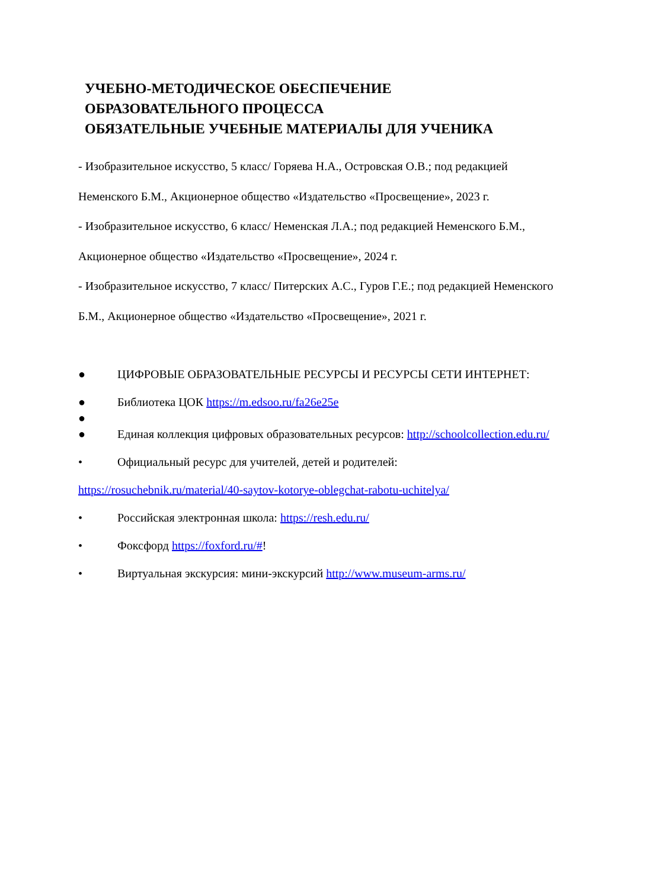УЧЕБНО-МЕТОДИЧЕСКОЕ ОБЕСПЕЧЕНИЕ
ОБРАЗОВАТЕЛЬНОГО ПРОЦЕССА
ОБЯЗАТЕЛЬНЫЕ УЧЕБНЫЕ МАТЕРИАЛЫ ДЛЯ УЧЕНИКА
- Изобразительное искусство, 5 класс/ Горяева Н.А., Островская О.В.; под редакцией Неменского Б.М., Акционерное общество «Издательство «Просвещение», 2023 г.
- Изобразительное искусство, 6 класс/ Неменская Л.А.; под редакцией Неменского Б.М., Акционерное общество «Издательство «Просвещение», 2024 г.
- Изобразительное искусство, 7 класс/ Питерских А.С., Гуров Г.Е.; под редакцией Неменского Б.М., Акционерное общество «Издательство «Просвещение», 2021 г.
● ЦИФРОВЫЕ ОБРАЗОВАТЕЛЬНЫЕ РЕСУРСЫ И РЕСУРСЫ СЕТИ ИНТЕРНЕТ:
● Библиотека ЦОК https://m.edsoo.ru/fa26e25e
●
● Единая коллекция цифровых образовательных ресурсов: http://schoolcollection.edu.ru/
• Официальный ресурс для учителей, детей и родителей:
https://rosuchebnik.ru/material/40-saytov-kotorye-oblegchat-rabotu-uchitelya/
• Российская электронная школа: https://resh.edu.ru/
• Фоксфорд https://foxford.ru/#!
• Виртуальная экскурсия: мини-экскурсий http://www.museum-arms.ru/